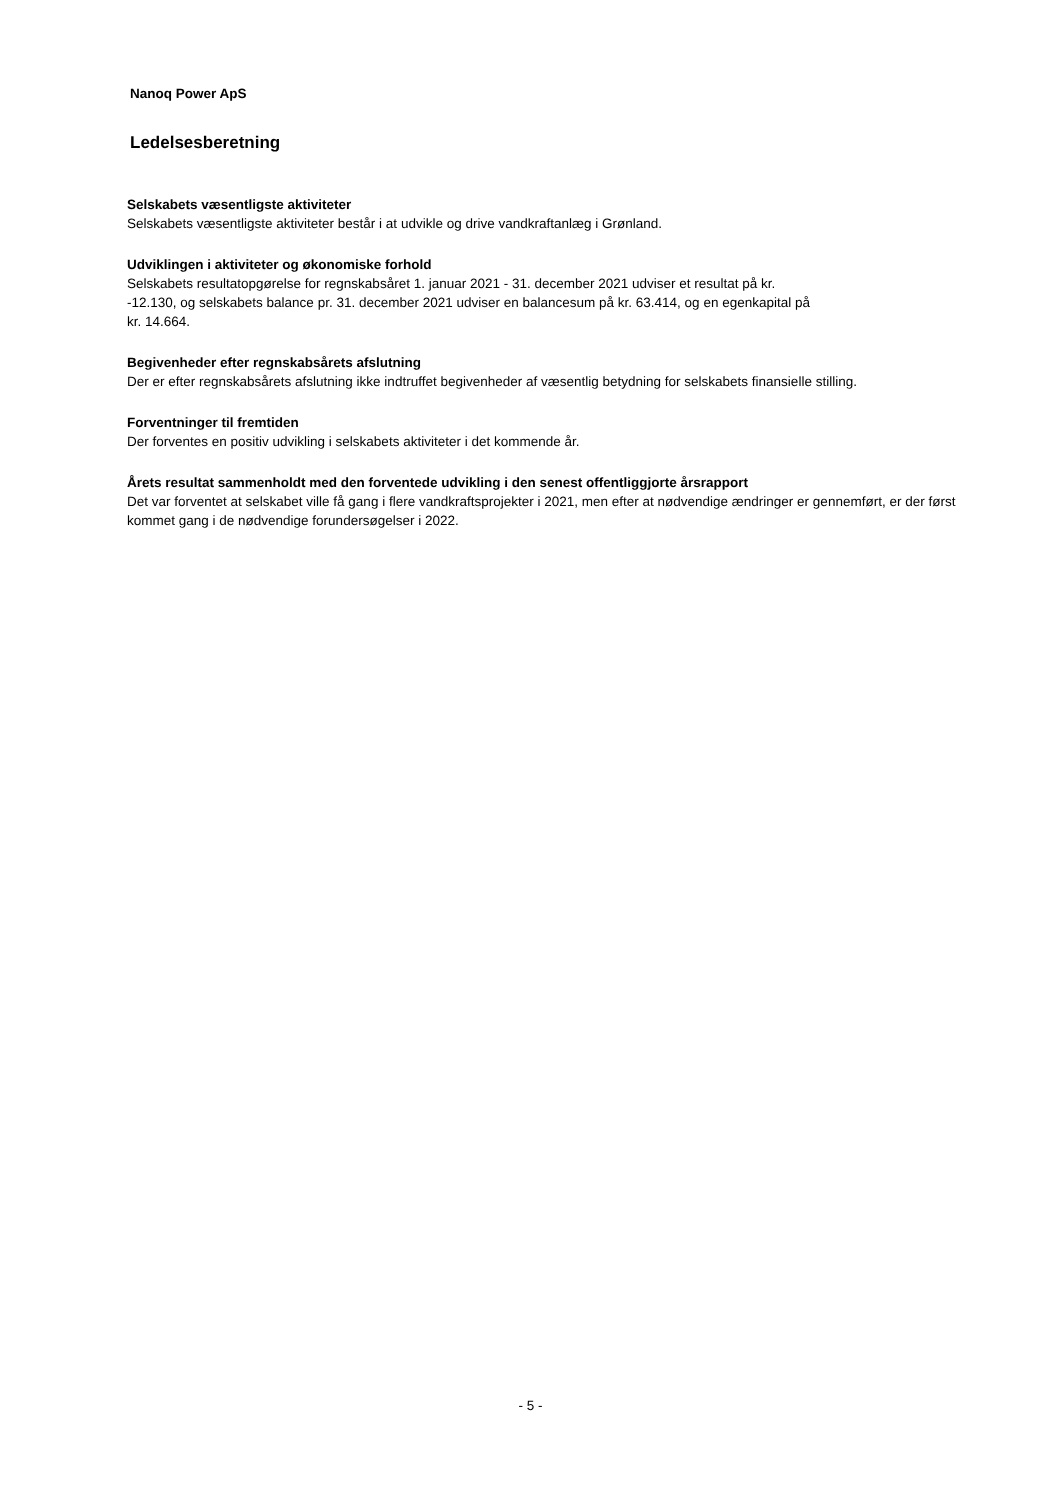Nanoq Power ApS
Ledelsesberetning
Selskabets væsentligste aktiviteter
Selskabets væsentligste aktiviteter består i at udvikle og drive vandkraftanlæg i Grønland.
Udviklingen i aktiviteter og økonomiske forhold
Selskabets resultatopgørelse for regnskabsåret 1. januar 2021 - 31. december 2021 udviser et resultat på kr.
-12.130, og selskabets balance pr. 31. december 2021 udviser en balancesum på kr. 63.414, og en egenkapital på
kr. 14.664.
Begivenheder efter regnskabsårets afslutning
Der er efter regnskabsårets afslutning ikke indtruffet begivenheder af væsentlig betydning for selskabets finansielle stilling.
Forventninger til fremtiden
Der forventes en positiv udvikling i selskabets aktiviteter i det kommende år.
Årets resultat sammenholdt med den forventede udvikling i den senest offentliggjorte årsrapport
Det var forventet at selskabet ville få gang i flere vandkraftsprojekter i 2021, men efter at nødvendige ændringer er gennemført, er der først kommet gang i de nødvendige forundersøgelser i 2022.
- 5 -